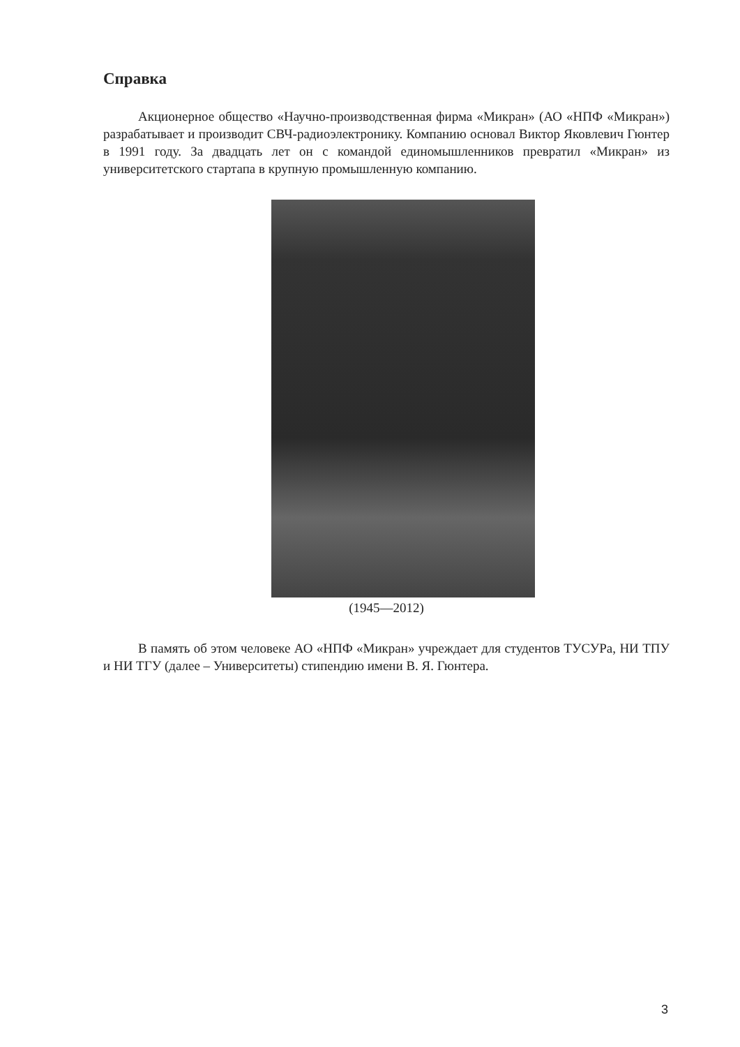Справка
Акционерное общество «Научно-производственная фирма «Микран» (АО «НПФ «Микран») разрабатывает и производит СВЧ-радиоэлектронику. Компанию основал Виктор Яковлевич Гюнтер в 1991 году. За двадцать лет он с командой единомышленников превратил «Микран» из университетского стартапа в крупную промышленную компанию.
(1945—2012)
В память об этом человеке АО «НПФ «Микран» учреждает для студентов ТУСУРа, НИ ТПУ и НИ ТГУ (далее – Университеты) стипендию имени В. Я. Гюнтера.
3